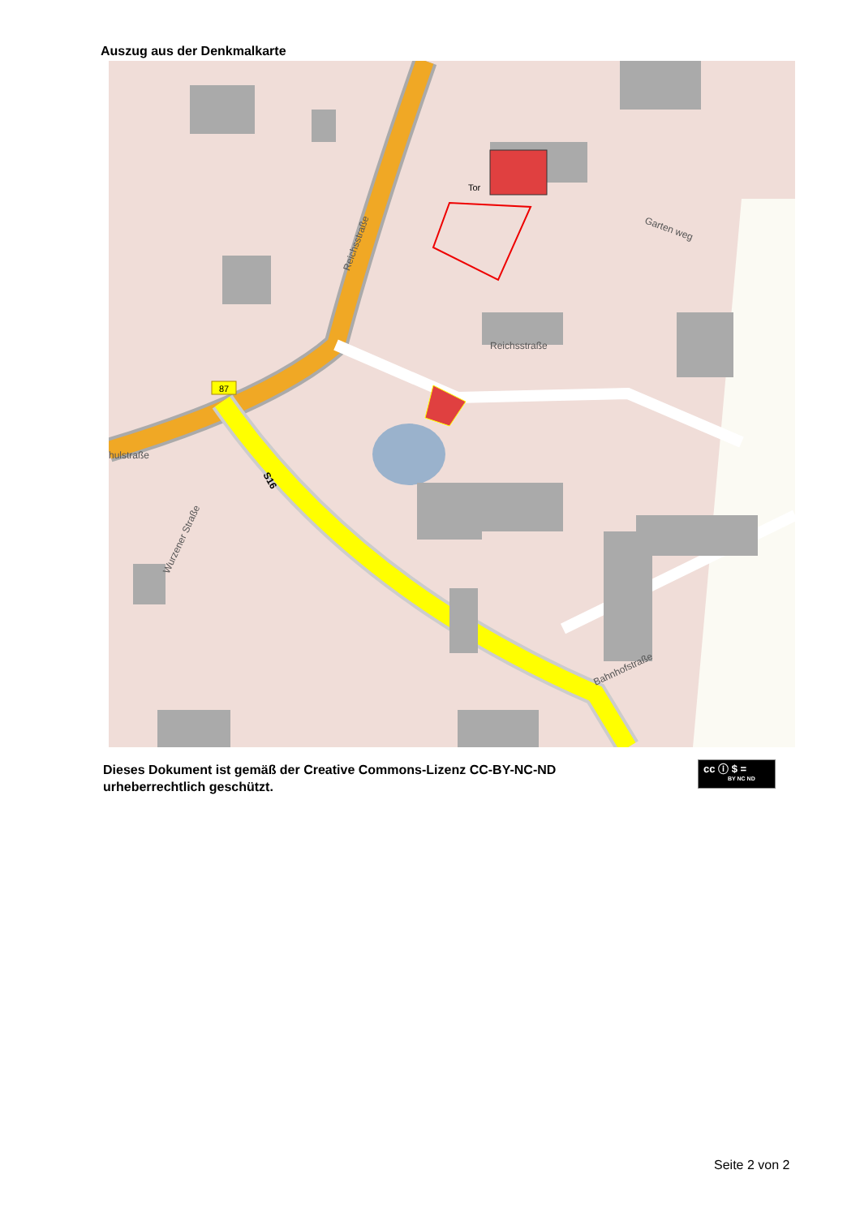Auszug aus der Denkmalkarte
87
Tor
Reichsstraße
Reichsstraße
hulstraße
Wurzener Straße
Bahnhofstraße
Garten weg
S16
Dieses Dokument ist gemäß der Creative Commons-Lizenz CC-BY-NC-ND
urheberrechtlich geschützt.
cc ⓘ $ =
BY NC ND
Seite 2 von 2